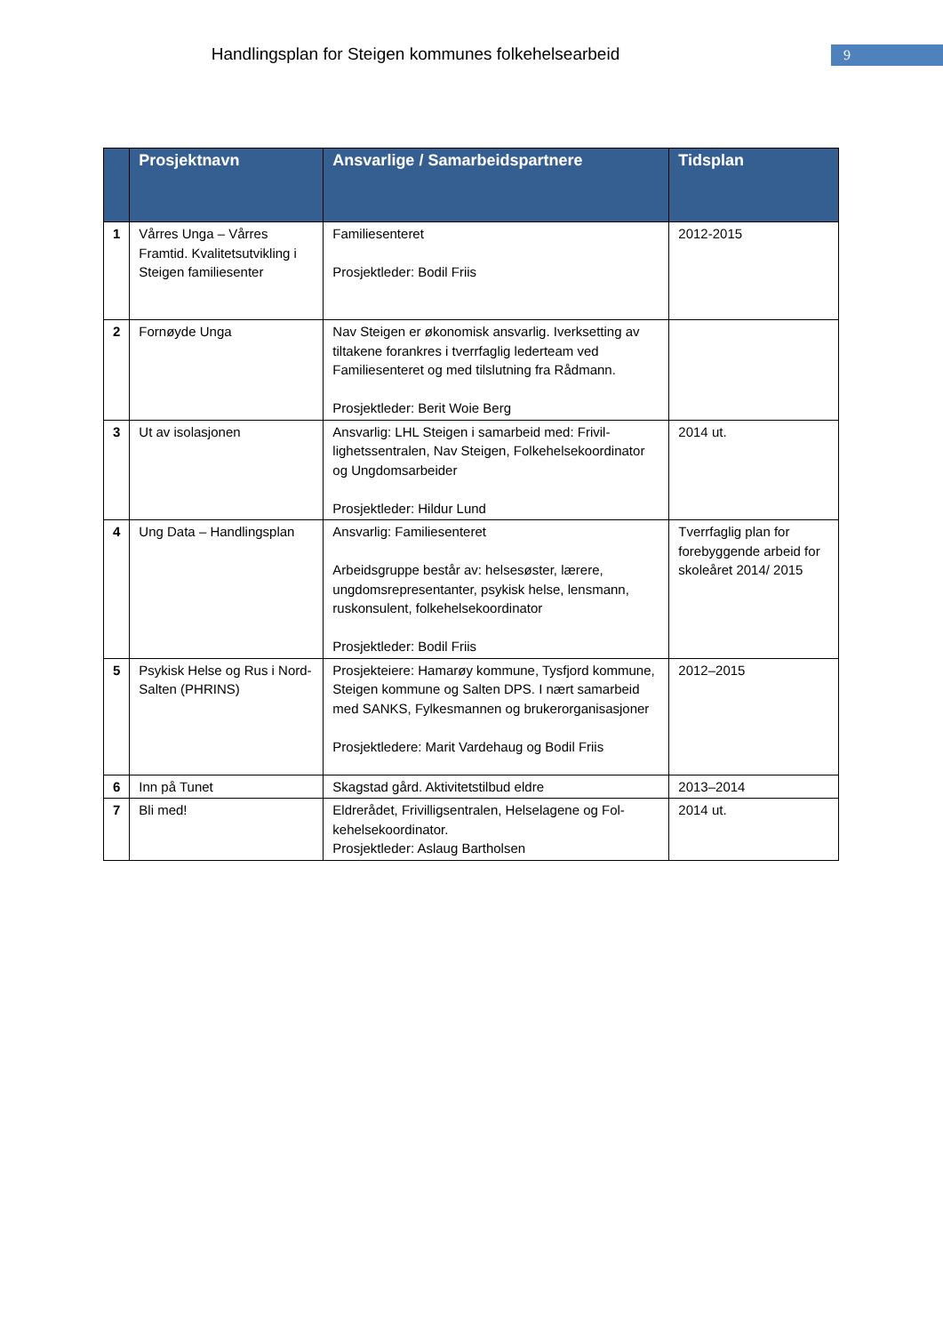Handlingsplan for Steigen kommunes folkehelsearbeid
9
| | Prosjektnavn | Ansvarlige / Samarbeidspartnere | Tidsplan |
| --- | --- | --- | --- |
| 1 | Vårres Unga – Vårres Framtid. Kvalitetsutvikling i Steigen familiesenter | Familiesenteret Prosjektleder: Bodil Friis | 2012-2015 |
| 2 | Fornøyde Unga | Nav Steigen er økonomisk ansvarlig. Iverksetting av tiltakene forankres i tverrfaglig lederteam ved Familiesenteret og med tilslutning fra Rådmann. Prosjektleder: Berit Woie Berg | |
| 3 | Ut av isolasjonen | Ansvarlig: LHL Steigen i samarbeid med: Frivil­lighetssentralen, Nav Steigen, Folkehelsekoordina­tor og Ungdomsarbeider Prosjektleder: Hildur Lund | 2014 ut. |
| 4 | Ung Data – Handlingsplan | Ansvarlig: Familiesenteret Arbeidsgruppe består av: helsesøster, lærere, ungdomsrepresentanter, psykisk helse, lensmann, ruskonsulent, folkehelsekoordinator Prosjektleder: Bodil Friis | Tverrfaglig plan for forebyggende arbeid for skoleåret 2014/ 2015 |
| 5 | Psykisk Helse og Rus i Nord-Salten (PHRINS) | Prosjekteiere: Hamarøy kommune, Tysfjord kom­mune, Steigen kommune og Salten DPS. I nært samarbeid med SANKS, Fylkesmannen og bruker­organisasjoner Prosjektledere: Marit Vardehaug og Bodil Friis | 2012–2015 |
| 6 | Inn på Tunet | Skagstad gård. Aktivitetstilbud eldre | 2013–2014 |
| 7 | Bli med! | Eldrerådet, Frivilligsentralen, Helselagene og Fol­kehelsekoordinator. Prosjektleder: Aslaug Bartholsen | 2014 ut. |